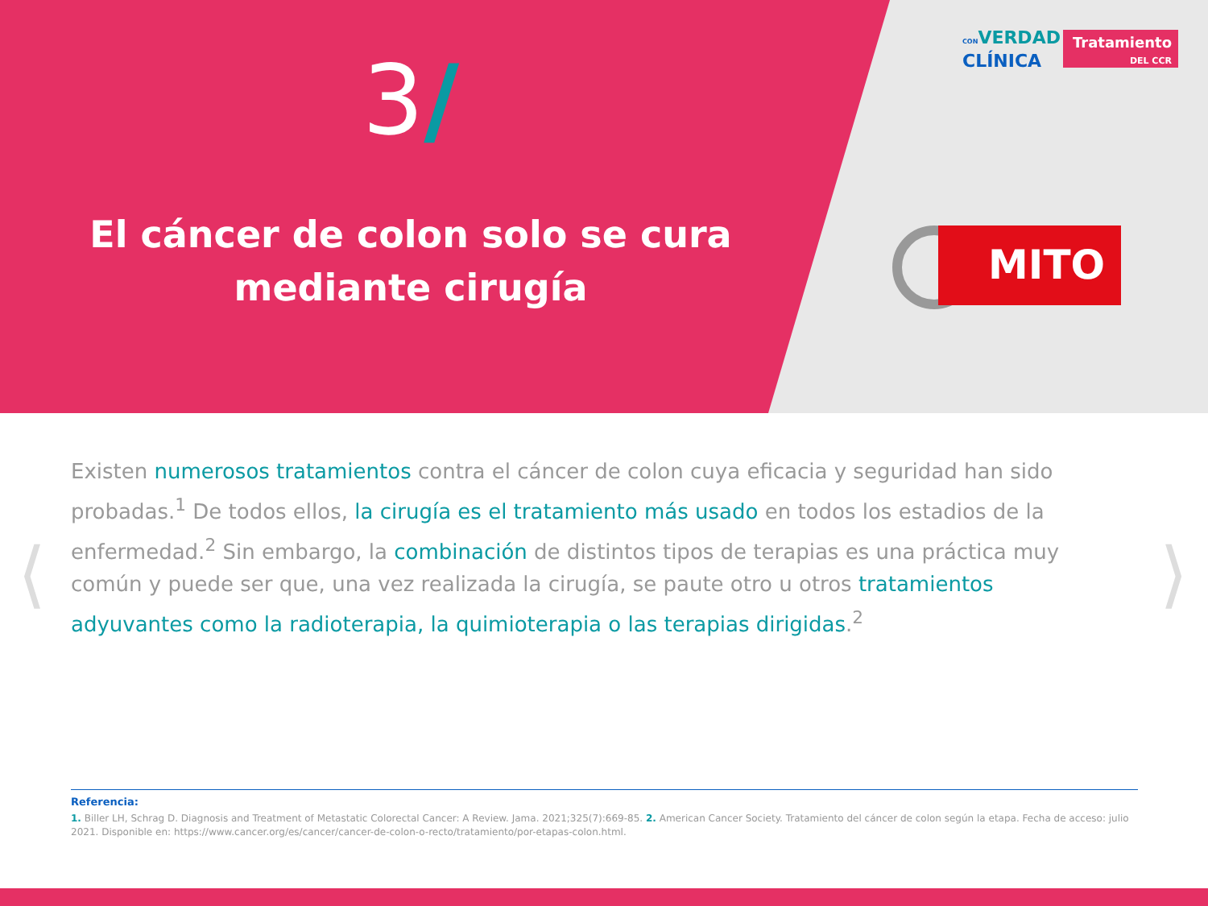3/
El cáncer de colon solo se cura mediante cirugía
CON VERDAD
CLÍNICA
Tratamiento
DEL CCR
MITO
⟨ ⟩
Existen numerosos tratamientos contra el cáncer de colon cuya eficacia y seguridad han sido probadas.<sup>1</sup> De todos ellos, la cirugía es el tratamiento más usado en todos los estadios de la enfermedad.<sup>2</sup> Sin embargo, la combinación de distintos tipos de terapias es una práctica muy común y puede ser que, una vez realizada la cirugía, se paute otro u otros tratamientos adyuvantes como la radioterapia, la quimioterapia o las terapias dirigidas.<sup>2</sup>
Referencia:
1. Biller LH, Schrag D. Diagnosis and Treatment of Metastatic Colorectal Cancer: A Review. Jama. 2021;325(7):669-85. 2. American Cancer Society. Tratamiento del cáncer de colon según la etapa. Fecha de acceso: julio 2021. Disponible en: https://www.cancer.org/es/cancer/cancer-de-colon-o-recto/tratamiento/por-etapas-colon.html.